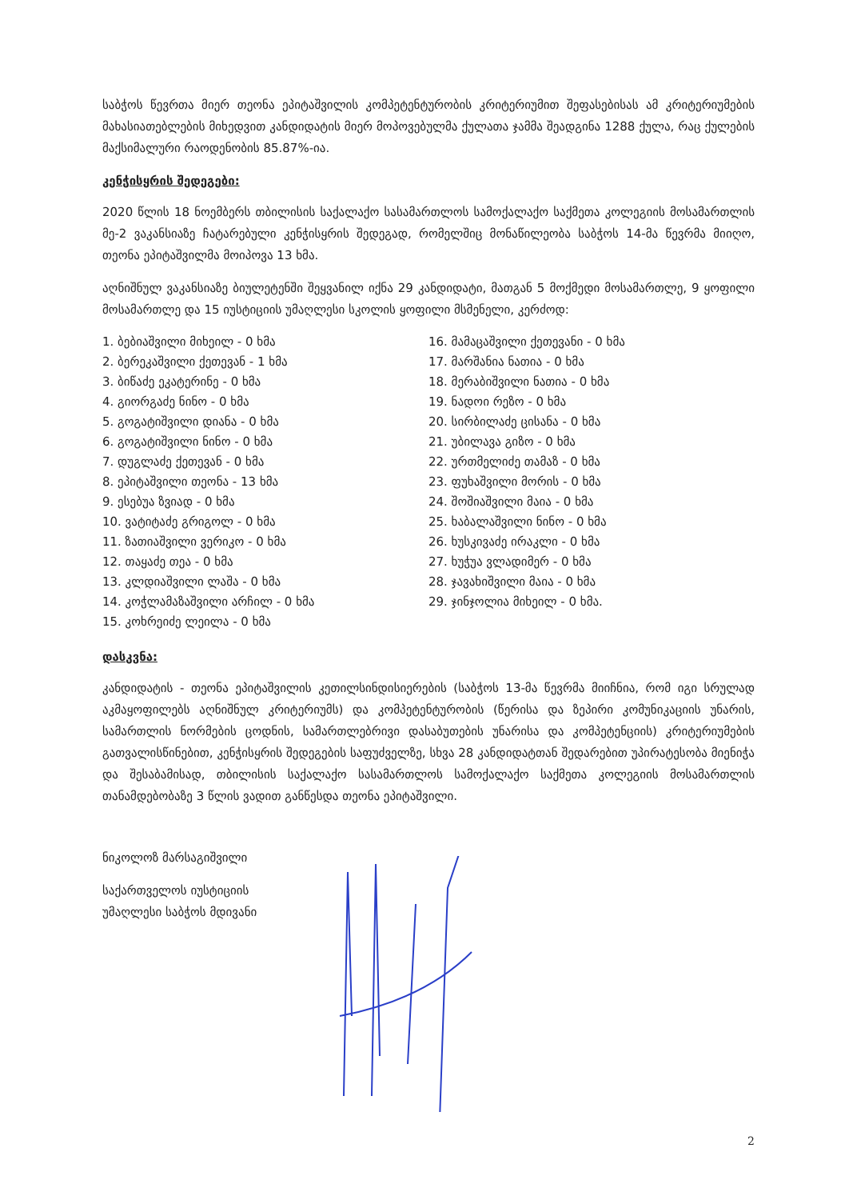საბჭოს წევრთა მიერ თეონა ეპიტაშვილის კომპეტენტურობის კრიტერიუმით შეფასებისას ამ კრიტერიუმების მახასიათებლების მიხედვით კანდიდატის მიერ მოპოვებულმა ქულათა ჯამმა შეადგინა 1288 ქულა, რაც ქულების მაქსიმალური რაოდენობის 85.87%-ია.
კენჭისყრის შედეგები:
2020 წლის 18 ნოემბერს თბილისის საქალაქო სასამართლოს სამოქალაქო საქმეთა კოლეგიის მოსამართლის მე-2 ვაკანსიაზე ჩატარებული კენჭისყრის შედეგად, რომელშიც მონაწილეობა საბჭოს 14-მა წევრმა მიიღო, თეონა ეპიტაშვილმა მოიპოვა 13 ხმა.
აღნიშნულ ვაკანსიაზე ბიულეტენში შეყვანილ იქნა 29 კანდიდატი, მათგან 5 მოქმედი მოსამართლე, 9 ყოფილი მოსამართლე და 15 იუსტიციის უმაღლესი სკოლის ყოფილი მსმენელი, კერძოდ:
1. ბებიაშვილი მიხეილ - 0 ხმა
2. ბერეკაშვილი ქეთევან - 1 ხმა
3. ბიწაძე ეკატერინე - 0 ხმა
4. გიორგაძე ნინო - 0 ხმა
5. გოგატიშვილი დიანა - 0 ხმა
6. გოგატიშვილი ნინო - 0 ხმა
7. დუგლაძე ქეთევან - 0 ხმა
8. ეპიტაშვილი თეონა - 13 ხმა
9. ესებუა ზვიად - 0 ხმა
10. ვატიტაძე გრიგოლ - 0 ხმა
11. ზათიაშვილი ვერიკო - 0 ხმა
12. თაყაძე თეა - 0 ხმა
13. კლდიაშვილი ლაშა - 0 ხმა
14. კოჭლამაზაშვილი არჩილ - 0 ხმა
15. კოხრეიძე ლეილა - 0 ხმა
16. მამაცაშვილი ქეთევანი - 0 ხმა
17. მარშანია ნათია - 0 ხმა
18. მერაბიშვილი ნათია - 0 ხმა
19. ნადოი რეზო - 0 ხმა
20. სირბილაძე ცისანა - 0 ხმა
21. უბილავა გიზო - 0 ხმა
22. ურთმელიძე თამაზ - 0 ხმა
23. ფუხაშვილი მორის - 0 ხმა
24. შოშიაშვილი მაია - 0 ხმა
25. ხაბალაშვილი ნინო - 0 ხმა
26. ხუსკივაძე ირაკლი - 0 ხმა
27. ხუჭუა ვლადიმერ - 0 ხმა
28. ჯავახიშვილი მაია - 0 ხმა
29. ჯინჯოლია მიხეილ - 0 ხმა.
დასკვნა:
კანდიდატის - თეონა ეპიტაშვილის კეთილსინდისიერების (საბჭოს 13-მა წევრმა მიიჩნია, რომ იგი სრულად აკმაყოფილებს აღნიშნულ კრიტერიუმს) და კომპეტენტურობის (წერისა და ზეპირი კომუნიკაციის უნარის, სამართლის ნორმების ცოდნის, სამართლებრივი დასაბუთების უნარისა და კომპეტენციის) კრიტერიუმების გათვალისწინებით, კენჭისყრის შედეგების საფუძველზე, სხვა 28 კანდიდატთან შედარებით უპირატესობა მიენიჭა და შესაბამისად, თბილისის საქალაქო სასამართლოს სამოქალაქო საქმეთა კოლეგიის მოსამართლის თანამდებობაზე 3 წლის ვადით განწესდა თეონა ეპიტაშვილი.
ნიკოლოზ მარსაგიშვილი
საქართველოს იუსტიციის
უმაღლესი საბჭოს მდივანი
2